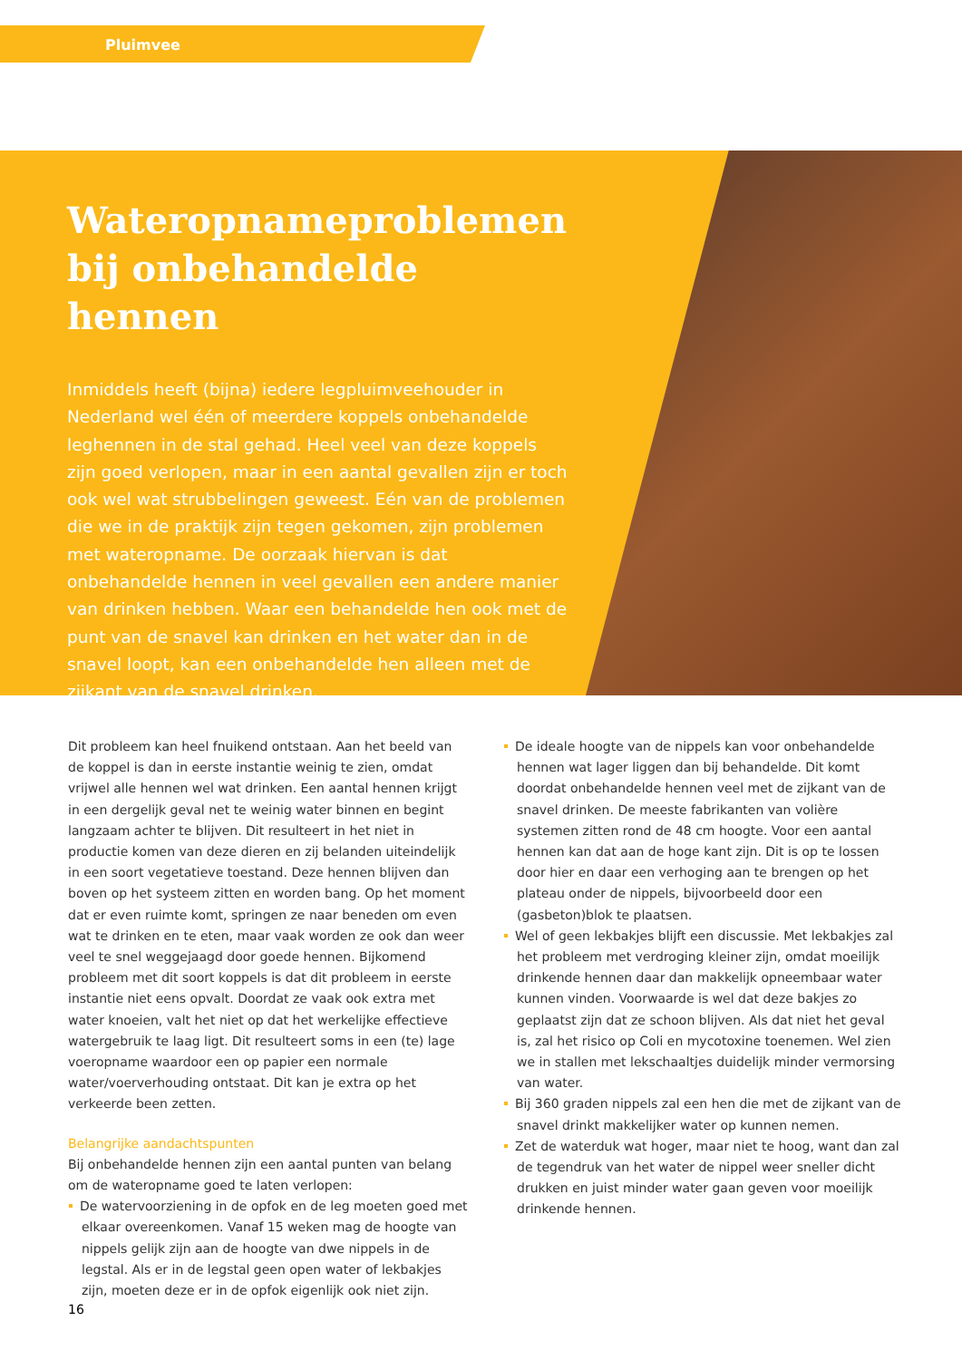Pluimvee
Wateropnameproblemen bij onbehandelde hennen
Inmiddels heeft (bijna) iedere legpluimveehouder in Nederland wel één of meerdere koppels onbehandelde leghennen in de stal gehad. Heel veel van deze koppels zijn goed verlopen, maar in een aantal gevallen zijn er toch ook wel wat strubbelingen geweest. Eén van de problemen die we in de praktijk zijn tegen gekomen, zijn problemen met wateropname. De oorzaak hiervan is dat onbehandelde hennen in veel gevallen een andere manier van drinken hebben. Waar een behandelde hen ook met de punt van de snavel kan drinken en het water dan in de snavel loopt, kan een onbehandelde hen alleen met de zijkant van de snavel drinken.
Dit probleem kan heel fnuikend ontstaan. Aan het beeld van de koppel is dan in eerste instantie weinig te zien, omdat vrijwel alle hennen wel wat drinken. Een aantal hennen krijgt in een dergelijk geval net te weinig water binnen en begint langzaam achter te blijven. Dit resulteert in het niet in productie komen van deze dieren en zij belanden uiteindelijk in een soort vegetatieve toestand. Deze hennen blijven dan boven op het systeem zitten en worden bang. Op het moment dat er even ruimte komt, springen ze naar beneden om even wat te drinken en te eten, maar vaak worden ze ook dan weer veel te snel weggejaagd door goede hennen. Bijkomend probleem met dit soort koppels is dat dit probleem in eerste instantie niet eens opvalt. Doordat ze vaak ook extra met water knoeien, valt het niet op dat het werkelijke effectieve watergebruik te laag ligt. Dit resulteert soms in een (te) lage voeropname waardoor een op papier een normale water/voerverhouding ontstaat. Dit kan je extra op het verkeerde been zetten.
Belangrijke aandachtspunten
Bij onbehandelde hennen zijn een aantal punten van belang om de wateropname goed te laten verlopen:
De watervoorziening in de opfok en de leg moeten goed met elkaar overeenkomen. Vanaf 15 weken mag de hoogte van nippels gelijk zijn aan de hoogte van dwe nippels in de legstal. Als er in de legstal geen open water of lekbakjes zijn, moeten deze er in de opfok eigenlijk ook niet zijn.
De ideale hoogte van de nippels kan voor onbehandelde hennen wat lager liggen dan bij behandelde. Dit komt doordat onbehandelde hennen veel met de zijkant van de snavel drinken. De meeste fabrikanten van volière systemen zitten rond de 48 cm hoogte. Voor een aantal hennen kan dat aan de hoge kant zijn. Dit is op te lossen door hier en daar een verhoging aan te brengen op het plateau onder de nippels, bijvoorbeeld door een (gasbeton)blok te plaatsen.
Wel of geen lekbakjes blijft een discussie. Met lekbakjes zal het probleem met verdroging kleiner zijn, omdat moeilijk drinkende hennen daar dan makkelijk opneembaar water kunnen vinden. Voorwaarde is wel dat deze bakjes zo geplaatst zijn dat ze schoon blijven. Als dat niet het geval is, zal het risico op Coli en mycotoxine toenemen. Wel zien we in stallen met lekschaaltjes duidelijk minder vermorsing van water.
Bij 360 graden nippels zal een hen die met de zijkant van de snavel drinkt makkelijker water op kunnen nemen.
Zet de waterduk wat hoger, maar niet te hoog, want dan zal de tegendruk van het water de nippel weer sneller dicht drukken en juist minder water gaan geven voor moeilijk drinkende hennen.
16